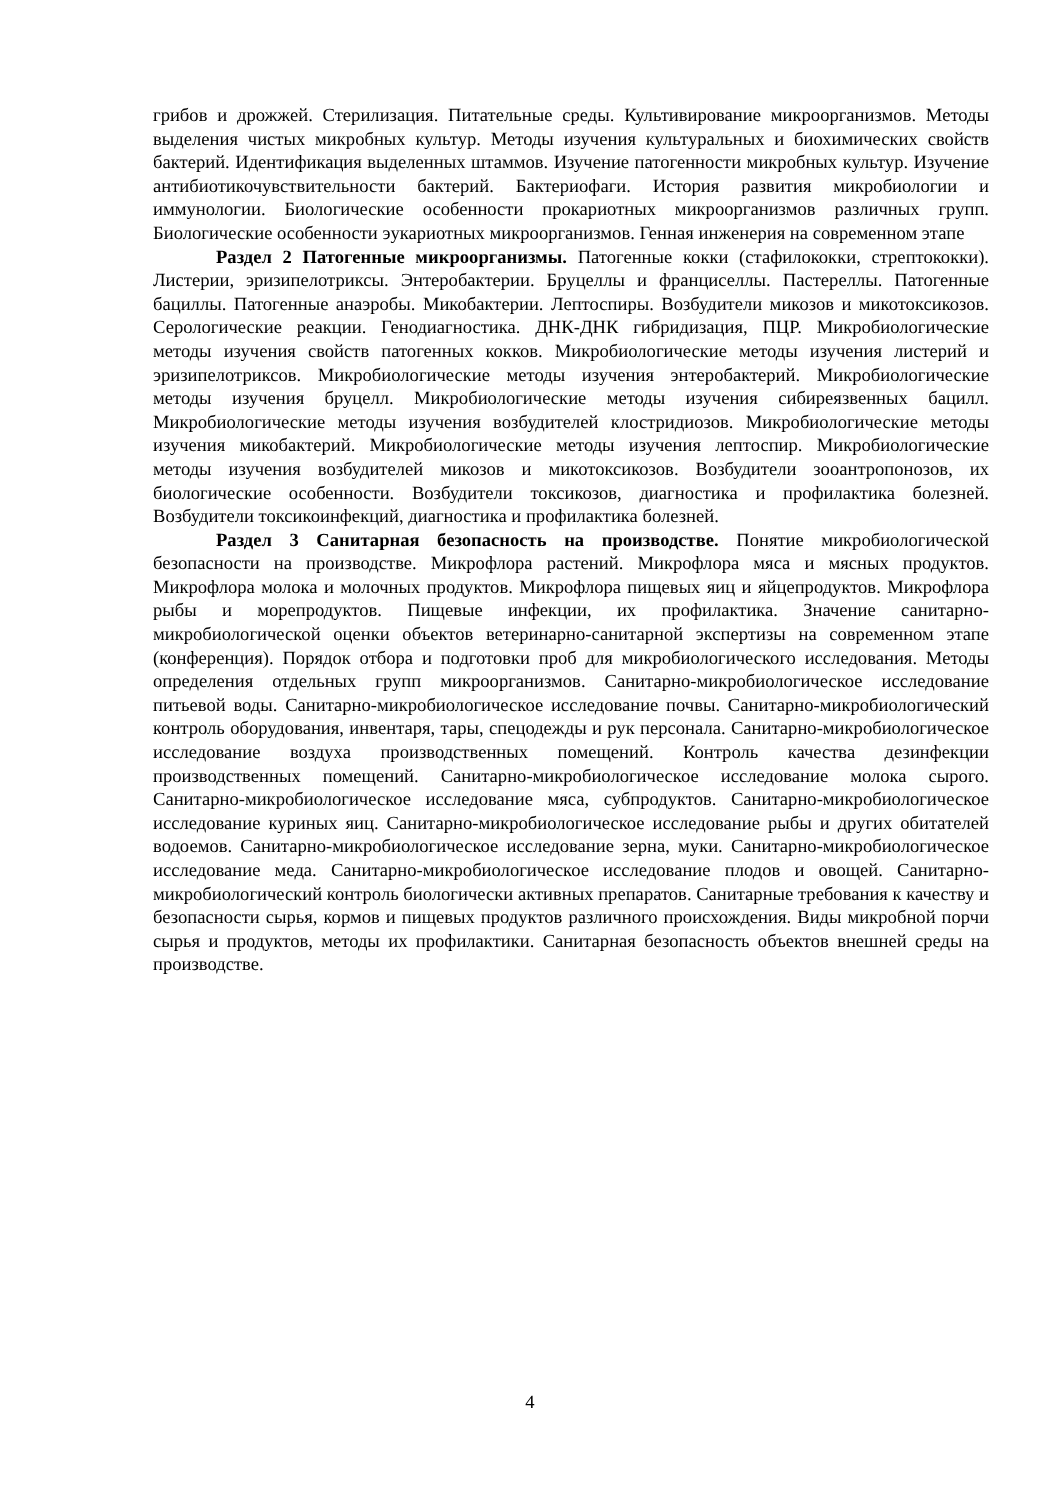грибов и дрожжей. Стерилизация. Питательные среды. Культивирование микроорганизмов. Методы выделения чистых микробных культур. Методы изучения культуральных и биохимических свойств бактерий. Идентификация выделенных штаммов. Изучение патогенности микробных культур. Изучение антибиотикочувствительности бактерий. Бактериофаги. История развития микробиологии и иммунологии. Биологические особенности прокариотных микроорганизмов различных групп. Биологические особенности эукариотных микроорганизмов. Генная инженерия на современном этапе
Раздел 2 Патогенные микроорганизмы. Патогенные кокки (стафилококки, стрептококки). Листерии, эризипелотриксы. Энтеробактерии. Бруцеллы и франциселлы. Пастереллы. Патогенные бациллы. Патогенные анаэробы. Микобактерии. Лептоспиры. Возбудители микозов и микотоксикозов. Серологические реакции. Генодиагностика. ДНК-ДНК гибридизация, ПЦР. Микробиологические методы изучения свойств патогенных кокков. Микробиологические методы изучения листерий и эризипелотриксов. Микробиологические методы изучения энтеробактерий. Микробиологические методы изучения бруцелл. Микробиологические методы изучения сибиреязвенных бацилл. Микробиологические методы изучения возбудителей клостридиозов. Микробиологические методы изучения микобактерий. Микробиологические методы изучения лептоспир. Микробиологические методы изучения возбудителей микозов и микотоксикозов. Возбудители зооантропонозов, их биологические особенности. Возбудители токсикозов, диагностика и профилактика болезней. Возбудители токсикоинфекций, диагностика и профилактика болезней.
Раздел 3 Санитарная безопасность на производстве. Понятие микробиологической безопасности на производстве. Микрофлора растений. Микрофлора мяса и мясных продуктов. Микрофлора молока и молочных продуктов. Микрофлора пищевых яиц и яйцепродуктов. Микрофлора рыбы и морепродуктов. Пищевые инфекции, их профилактика. Значение санитарно-микробиологической оценки объектов ветеринарно-санитарной экспертизы на современном этапе (конференция). Порядок отбора и подготовки проб для микробиологического исследования. Методы определения отдельных групп микроорганизмов. Санитарно-микробиологическое исследование питьевой воды. Санитарно-микробиологическое исследование почвы. Санитарно-микробиологический контроль оборудования, инвентаря, тары, спецодежды и рук персонала. Санитарно-микробиологическое исследование воздуха производственных помещений. Контроль качества дезинфекции производственных помещений. Санитарно-микробиологическое исследование молока сырого. Санитарно-микробиологическое исследование мяса, субпродуктов. Санитарно-микробиологическое исследование куриных яиц. Санитарно-микробиологическое исследование рыбы и других обитателей водоемов. Санитарно-микробиологическое исследование зерна, муки. Санитарно-микробиологическое исследование меда. Санитарно-микробиологическое исследование плодов и овощей. Санитарно-микробиологический контроль биологически активных препаратов. Санитарные требования к качеству и безопасности сырья, кормов и пищевых продуктов различного происхождения. Виды микробной порчи сырья и продуктов, методы их профилактики. Санитарная безопасность объектов внешней среды на производстве.
4